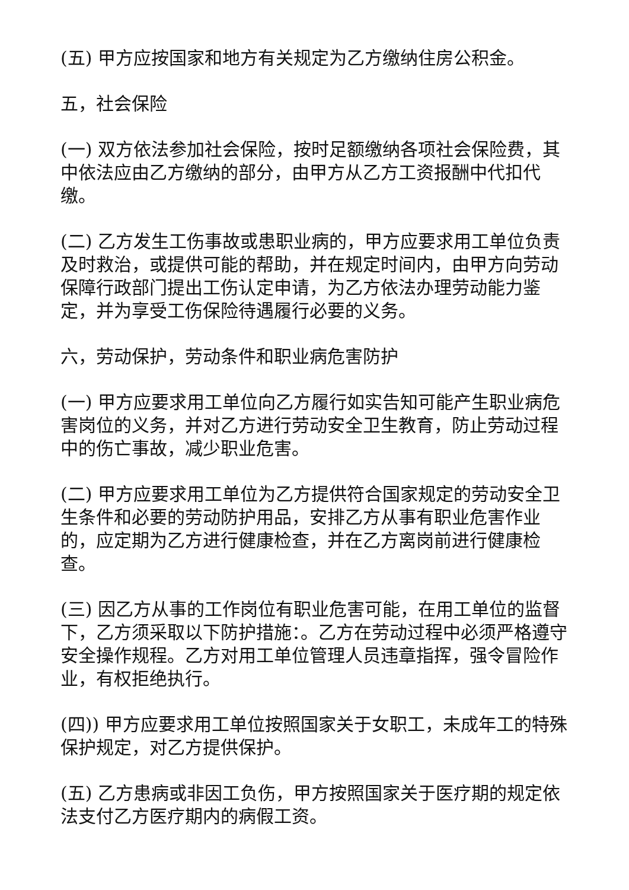(五) 甲方应按国家和地方有关规定为乙方缴纳住房公积金。
五，社会保险
(一) 双方依法参加社会保险，按时足额缴纳各项社会保险费，其中依法应由乙方缴纳的部分，由甲方从乙方工资报酬中代扣代缴。
(二) 乙方发生工伤事故或患职业病的，甲方应要求用工单位负责及时救治，或提供可能的帮助，并在规定时间内，由甲方向劳动保障行政部门提出工伤认定申请，为乙方依法办理劳动能力鉴定，并为享受工伤保险待遇履行必要的义务。
六，劳动保护，劳动条件和职业病危害防护
(一) 甲方应要求用工单位向乙方履行如实告知可能产生职业病危害岗位的义务，并对乙方进行劳动安全卫生教育，防止劳动过程中的伤亡事故，减少职业危害。
(二) 甲方应要求用工单位为乙方提供符合国家规定的劳动安全卫生条件和必要的劳动防护用品，安排乙方从事有职业危害作业的，应定期为乙方进行健康检查，并在乙方离岗前进行健康检查。
(三) 因乙方从事的工作岗位有职业危害可能，在用工单位的监督下，乙方须采取以下防护措施：。乙方在劳动过程中必须严格遵守安全操作规程。乙方对用工单位管理人员违章指挥，强令冒险作业，有权拒绝执行。
(四)) 甲方应要求用工单位按照国家关于女职工，未成年工的特殊保护规定，对乙方提供保护。
(五) 乙方患病或非因工负伤，甲方按照国家关于医疗期的规定依法支付乙方医疗期内的病假工资。